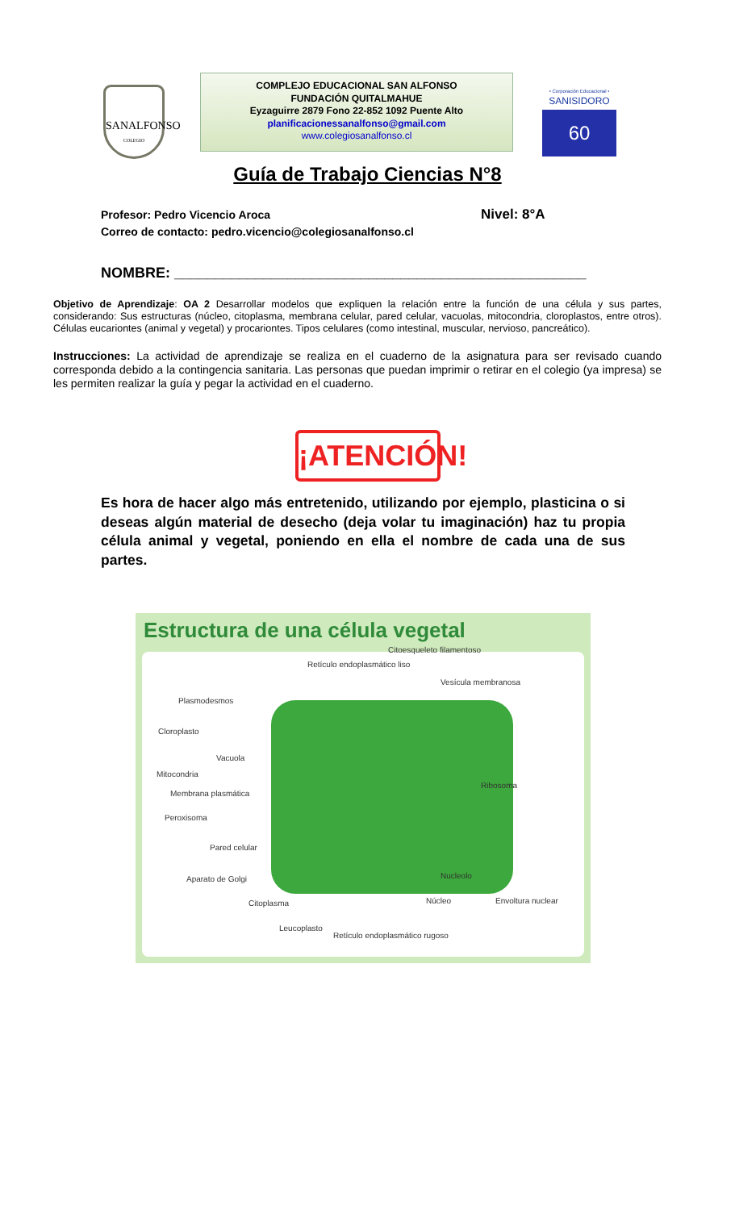SANALFONSO
COLEGIO
COMPLEJO EDUCACIONAL SAN ALFONSO
FUNDACIÓN QUITALMAHUE
Eyzaguirre 2879 Fono 22-852 1092 Puente Alto
planificacionessanalfonso@gmail.com
www.colegiosanalfonso.cl
• Corporación Educacional •
SANISIDORO
60
Guía de Trabajo Ciencias N°8
Profesor: Pedro Vicencio Aroca Nivel: 8°A
Correo de contacto: pedro.vicencio@colegiosanalfonso.cl
NOMBRE: ___________________________________________________
Objetivo de Aprendizaje: OA 2 Desarrollar modelos que expliquen la relación entre la función de una célula y sus partes, considerando: Sus estructuras (núcleo, citoplasma, membrana celular, pared celular, vacuolas, mitocondria, cloroplastos, entre otros). Células eucariontes (animal y vegetal) y procariontes. Tipos celulares (como intestinal, muscular, nervioso, pancreático).
Instrucciones: La actividad de aprendizaje se realiza en el cuaderno de la asignatura para ser revisado cuando corresponda debido a la contingencia sanitaria. Las personas que puedan imprimir o retirar en el colegio (ya impresa) se les permiten realizar la guía y pegar la actividad en el cuaderno.
¡ATENCIÓN!
Es hora de hacer algo más entretenido, utilizando por ejemplo, plasticina o si deseas algún material de desecho (deja volar tu imaginación) haz tu propia célula animal y vegetal, poniendo en ella el nombre de cada una de sus partes.
Estructura de una célula vegetal
Citoesqueleto filamentoso
Retículo endoplasmático liso
Vesícula membranosa
Plasmodesmos
Cloroplasto
Vacuola
Mitocondria
Membrana plasmática
Peroxisoma
Ribosoma
Pared celular
Aparato de Golgi Nucleolo
Citoplasma Núcleo Envoltura nuclear
Leucoplasto
Retículo endoplasmático rugoso